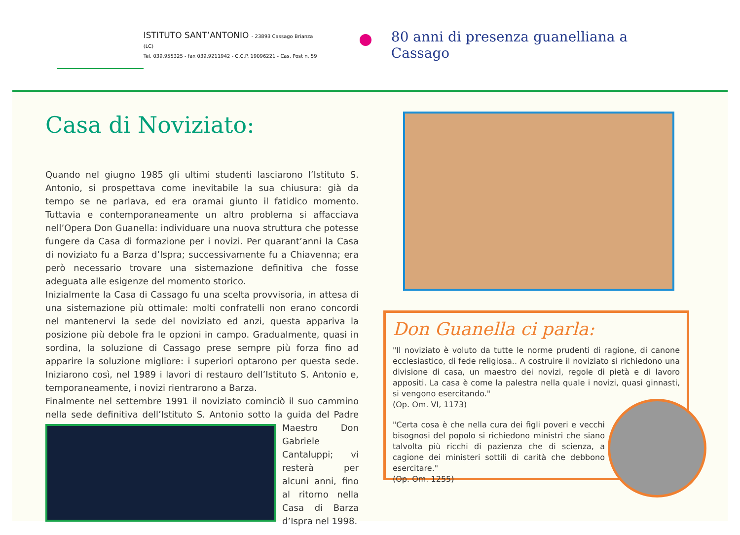ISTITUTO SANT’ANTONIO - 23893 Cassago Brianza (LC)
Tel. 039.955325 - fax 039.9211942 - C.C.P. 19096221 - Cas. Post n. 59
80 anni di presenza guanelliana a Cassago
Casa di Noviziato:
Quando nel giugno 1985 gli ultimi studenti lasciarono l’Istituto S. Antonio, si prospettava come inevitabile la sua chiusura: già da tempo se ne parlava, ed era oramai giunto il fatidico momento. Tuttavia e contemporaneamente un altro problema si affacciava nell’Opera Don Guanella: individuare una nuova struttura che potesse fungere da Casa di formazione per i novizi. Per quarant’anni la Casa di noviziato fu a Barza d’Ispra; successivamente fu a Chiavenna; era però necessario trovare una sistemazione definitiva che fosse adeguata alle esigenze del momento storico.
Inizialmente la Casa di Cassago fu una scelta provvisoria, in attesa di una sistemazione più ottimale: molti confratelli non erano concordi nel mantenervi la sede del noviziato ed anzi, questa appariva la posizione più debole fra le opzioni in campo. Gradualmente, quasi in sordina, la soluzione di Cassago prese sempre più forza fino ad apparire la soluzione migliore: i superiori optarono per questa sede. Iniziarono così, nel 1989 i lavori di restauro dell’Istituto S. Antonio e, temporaneamente, i novizi rientrarono a Barza.
Finalmente nel settembre 1991 il noviziato cominciò il suo cammino nella sede definitiva dell’Istituto S. Antonio sotto la guida del Padre Maestro Don Gabriele Cantaluppi; vi resterà per alcuni anni, fino al ritorno nella Casa di Barza d’Ispra nel 1998.
Don Guanella ci parla:
"Il noviziato è voluto da tutte le norme prudenti di ragione, di canone ecclesiastico, di fede religiosa.. A costruire il noviziato si richiedono una divisione di casa, un maestro dei novizi, regole di pietà e di lavoro appositi. La casa è come la palestra nella quale i novizi, quasi ginnasti, si vengono esercitando."
(Op. Om. VI, 1173)
"Certa cosa è che nella cura dei figli poveri e vecchi bisognosi del popolo si richiedono ministri che siano talvolta più ricchi di pazienza che di scienza, a cagione dei ministeri sottili di carità che debbono esercitare."
(Op. Om. 1255)